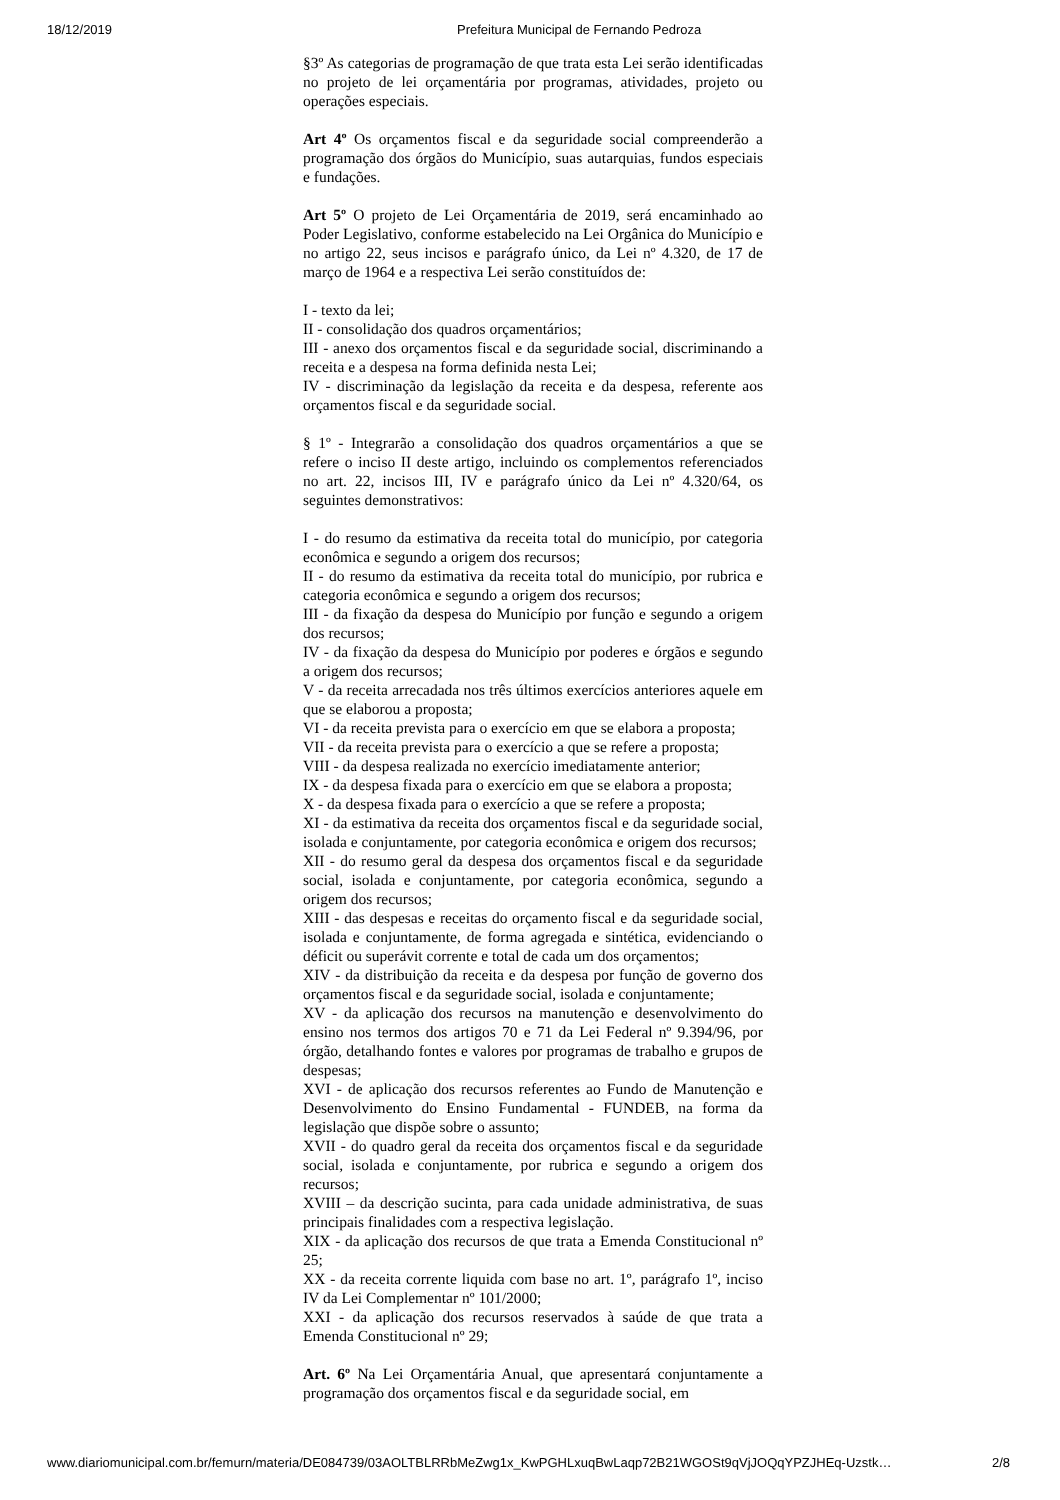18/12/2019 Prefeitura Municipal de Fernando Pedroza
§3º As categorias de programação de que trata esta Lei serão identificadas no projeto de lei orçamentária por programas, atividades, projeto ou operações especiais.
Art 4º Os orçamentos fiscal e da seguridade social compreenderão a programação dos órgãos do Município, suas autarquias, fundos especiais e fundações.
Art 5º O projeto de Lei Orçamentária de 2019, será encaminhado ao Poder Legislativo, conforme estabelecido na Lei Orgânica do Município e no artigo 22, seus incisos e parágrafo único, da Lei nº 4.320, de 17 de março de 1964 e a respectiva Lei serão constituídos de:
I - texto da lei;
II - consolidação dos quadros orçamentários;
III - anexo dos orçamentos fiscal e da seguridade social, discriminando a receita e a despesa na forma definida nesta Lei;
IV - discriminação da legislação da receita e da despesa, referente aos orçamentos fiscal e da seguridade social.
§ 1º - Integrarão a consolidação dos quadros orçamentários a que se refere o inciso II deste artigo, incluindo os complementos referenciados no art. 22, incisos III, IV e parágrafo único da Lei nº 4.320/64, os seguintes demonstrativos:
I - do resumo da estimativa da receita total do município, por categoria econômica e segundo a origem dos recursos;
II - do resumo da estimativa da receita total do município, por rubrica e categoria econômica e segundo a origem dos recursos;
III - da fixação da despesa do Município por função e segundo a origem dos recursos;
IV - da fixação da despesa do Município por poderes e órgãos e segundo a origem dos recursos;
V - da receita arrecadada nos três últimos exercícios anteriores aquele em que se elaborou a proposta;
VI - da receita prevista para o exercício em que se elabora a proposta;
VII - da receita prevista para o exercício a que se refere a proposta;
VIII - da despesa realizada no exercício imediatamente anterior;
IX - da despesa fixada para o exercício em que se elabora a proposta;
X - da despesa fixada para o exercício a que se refere a proposta;
XI - da estimativa da receita dos orçamentos fiscal e da seguridade social, isolada e conjuntamente, por categoria econômica e origem dos recursos;
XII - do resumo geral da despesa dos orçamentos fiscal e da seguridade social, isolada e conjuntamente, por categoria econômica, segundo a origem dos recursos;
XIII - das despesas e receitas do orçamento fiscal e da seguridade social, isolada e conjuntamente, de forma agregada e sintética, evidenciando o déficit ou superávit corrente e total de cada um dos orçamentos;
XIV - da distribuição da receita e da despesa por função de governo dos orçamentos fiscal e da seguridade social, isolada e conjuntamente;
XV - da aplicação dos recursos na manutenção e desenvolvimento do ensino nos termos dos artigos 70 e 71 da Lei Federal nº 9.394/96, por órgão, detalhando fontes e valores por programas de trabalho e grupos de despesas;
XVI - de aplicação dos recursos referentes ao Fundo de Manutenção e Desenvolvimento do Ensino Fundamental - FUNDEB, na forma da legislação que dispõe sobre o assunto;
XVII - do quadro geral da receita dos orçamentos fiscal e da seguridade social, isolada e conjuntamente, por rubrica e segundo a origem dos recursos;
XVIII – da descrição sucinta, para cada unidade administrativa, de suas principais finalidades com a respectiva legislação.
XIX - da aplicação dos recursos de que trata a Emenda Constitucional nº 25;
XX - da receita corrente liquida com base no art. 1º, parágrafo 1º, inciso IV da Lei Complementar nº 101/2000;
XXI - da aplicação dos recursos reservados à saúde de que trata a Emenda Constitucional nº 29;
Art. 6º Na Lei Orçamentária Anual, que apresentará conjuntamente a programação dos orçamentos fiscal e da seguridade social, em
www.diariomunicipal.com.br/femurn/materia/DE084739/03AOLTBLRRbMeZwg1x_KwPGHLxuqBwLaqp72B21WGOSt9qVjJOQqYPZJHEq-Uzstk… 2/8